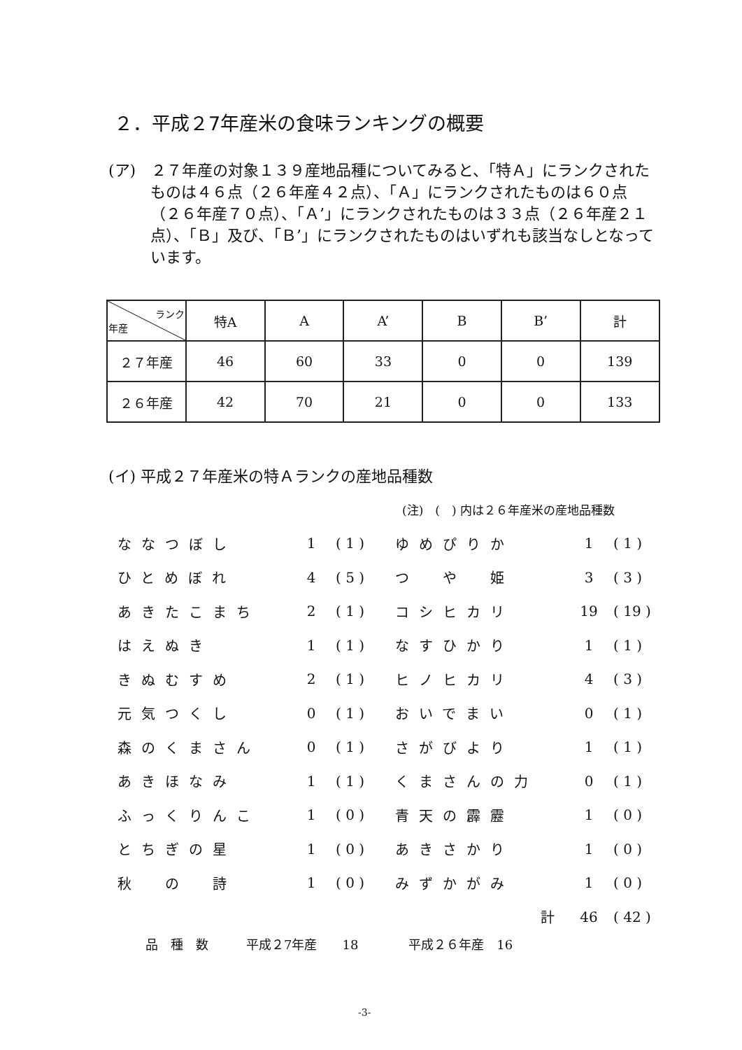２．平成２7年産米の食味ランキングの概要
(ア)　２７年産の対象１３９産地品種についてみると、「特Ａ」にランクされたものは４６点（２６年産４２点）、「Ａ」にランクされたものは６０点（２６年産７０点）、「Ａ’」にランクされたものは３３点（２６年産２１点）、「Ｂ」及び、「Ｂ’」にランクされたものはいずれも該当なしとなっています。
| ランク 年産 | 特A | A | A’ | B | B’ | 計 |
| --- | --- | --- | --- | --- | --- | --- |
| ２７年産 | 46 | 60 | 33 | 0 | 0 | 139 |
| ２６年産 | 42 | 70 | 21 | 0 | 0 | 133 |
(イ) 平成２７年産米の特Ａランクの産地品種数
(注)　(　) 内は２６年産米の産地品種数
| ななつぼし | 1 | ( 1 ) | ゆめぴりか | 1 | ( 1 ) |
| ひとめぼれ | 4 | ( 5 ) | つ や 姫 | 3 | ( 3 ) |
| あきたこまち | 2 | ( 1 ) | コシヒカリ | 19 | ( 19 ) |
| はえぬき | 1 | ( 1 ) | なすひかり | 1 | ( 1 ) |
| きぬむすめ | 2 | ( 1 ) | ヒノヒカリ | 4 | ( 3 ) |
| 元気つくし | 0 | ( 1 ) | おいでまい | 0 | ( 1 ) |
| 森のくまさん | 0 | ( 1 ) | さがびより | 1 | ( 1 ) |
| あきほなみ | 1 | ( 1 ) | くまさんの力 | 0 | ( 1 ) |
| ふっくりんこ | 1 | ( 0 ) | 青天の霹靂 | 1 | ( 0 ) |
| とちぎの星 | 1 | ( 0 ) | あきさかり | 1 | ( 0 ) |
| 秋 の 詩 | 1 | ( 0 ) | みずかがみ | 1 | ( 0 ) |
| | | | 計 | 46 | ( 42 ) |
品　種　数　　　平成２7年産　　18　　　　平成２６年産　16
-3-